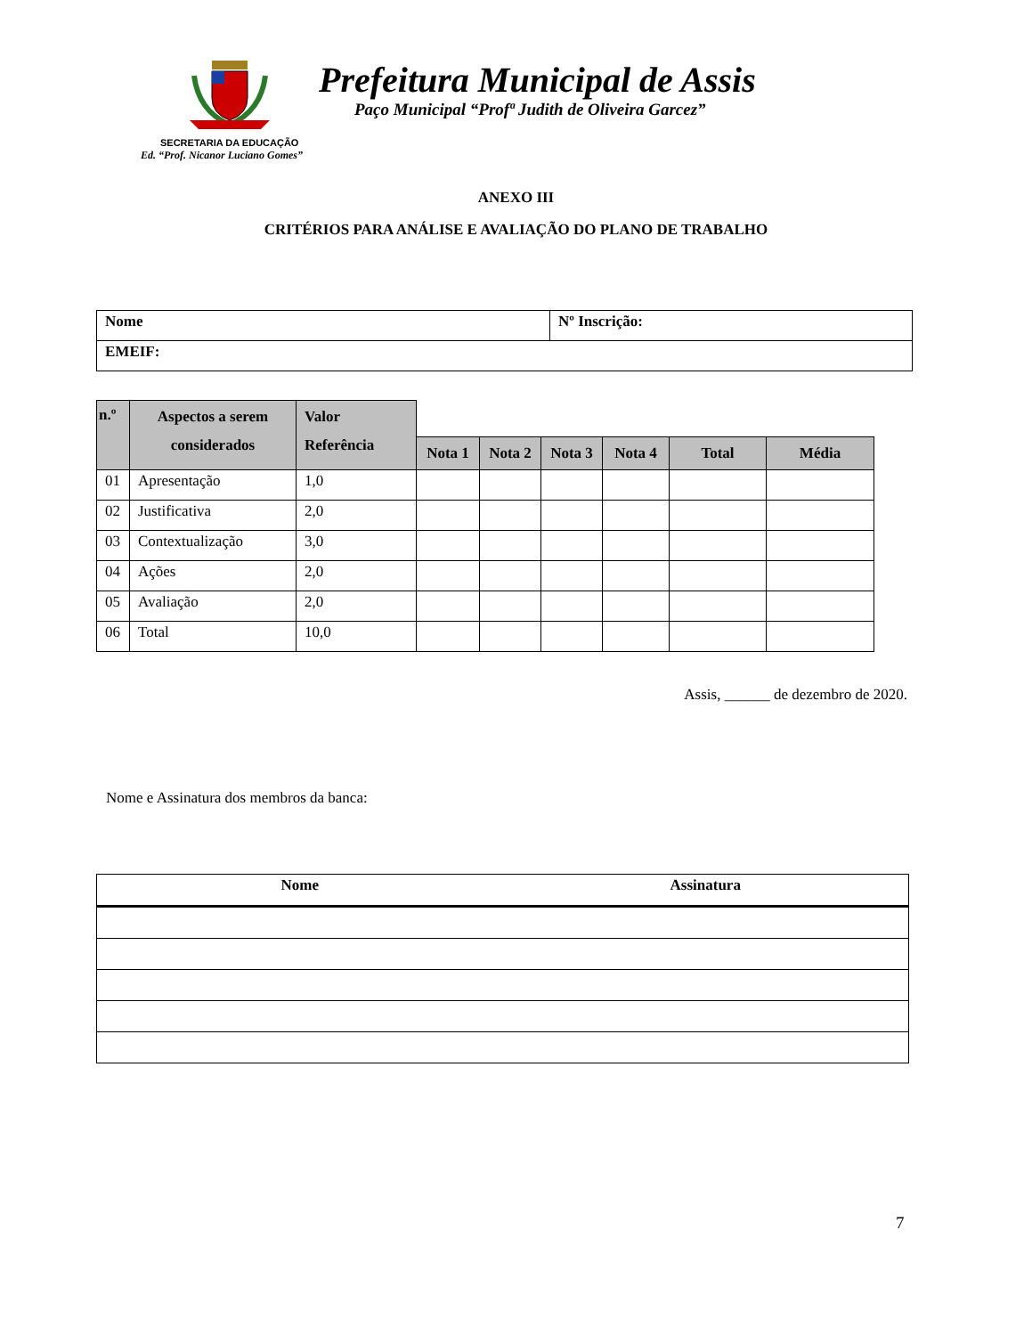Prefeitura Municipal de Assis
Paço Municipal “Profª Judith de Oliveira Garcez”
SECRETARIA DA EDUCAÇÃO
Ed. “Prof. Nicanor Luciano Gomes”
ANEXO III
CRITÉRIOS PARA ANÁLISE E AVALIAÇÃO DO PLANO DE TRABALHO
| Nome | Nº Inscrição: |
| EMEIF: | |
| n.º | Aspectos a serem considerados | Valor Referência | | | | | | |
| --- | --- | --- | --- | --- | --- | --- | --- | --- |
| | | | Nota 1 | Nota 2 | Nota 3 | Nota 4 | Total | Média |
| 01 | Apresentação | 1,0 | | | | | | |
| 02 | Justificativa | 2,0 | | | | | | |
| 03 | Contextualização | 3,0 | | | | | | |
| 04 | Ações | 2,0 | | | | | | |
| 05 | Avaliação | 2,0 | | | | | | |
| 06 | Total | 10,0 | | | | | | |
Assis, ______ de dezembro de 2020.
Nome e Assinatura dos membros da banca:
| Nome | Assinatura |
| --- | --- |
7